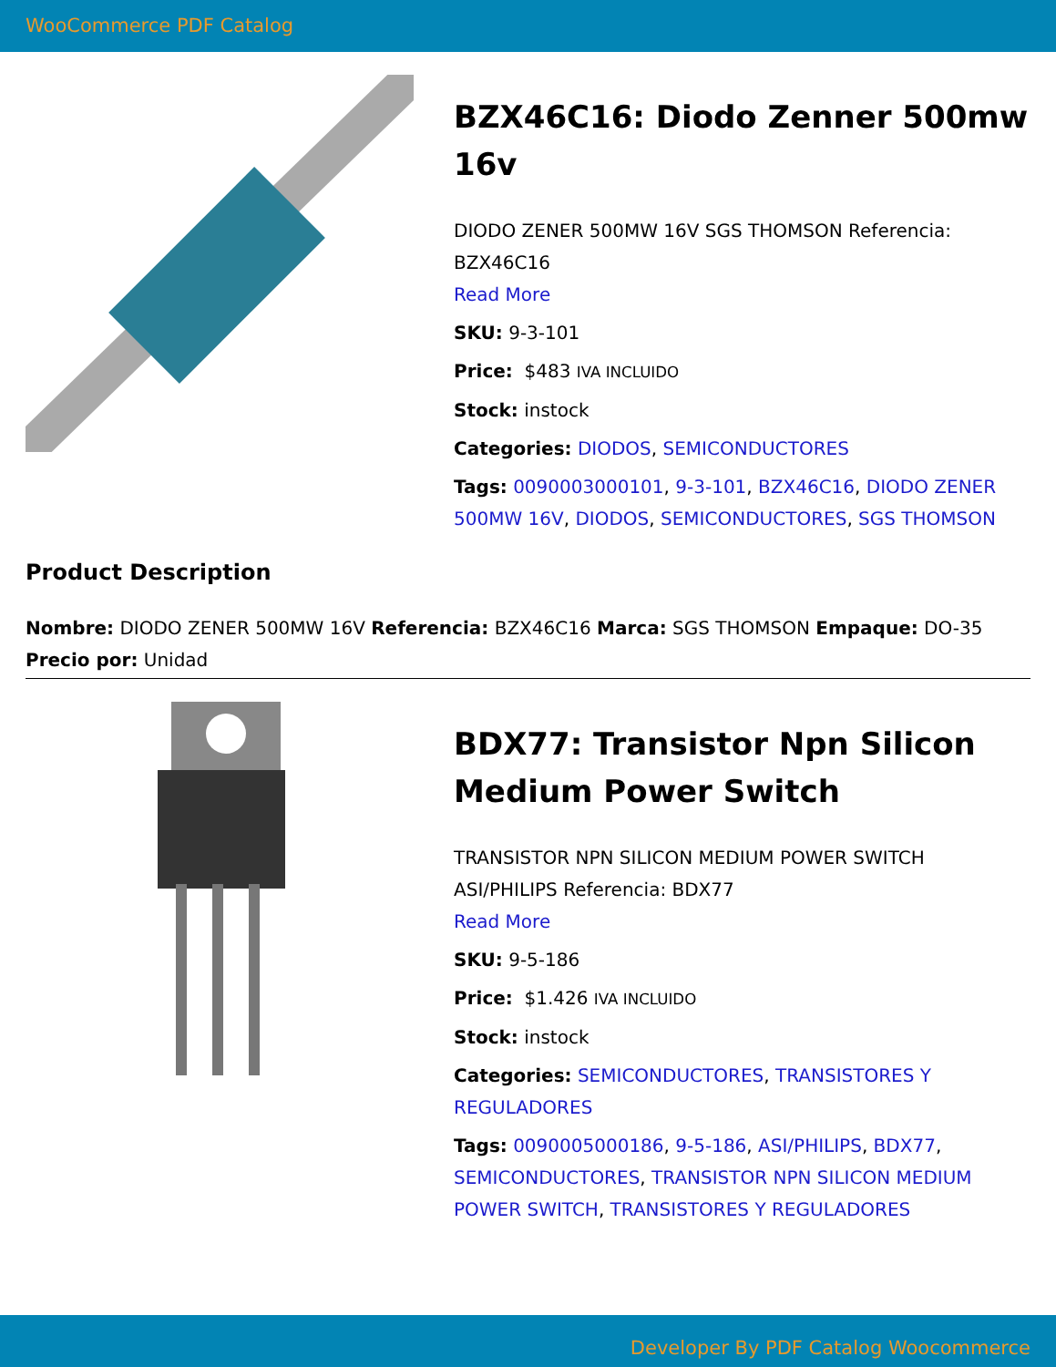WooCommerce PDF Catalog
BZX46C16: Diodo Zenner 500mw 16v
DIODO ZENER 500MW 16V SGS THOMSON Referencia: BZX46C16
Read More
SKU: 9-3-101
Price: $483 IVA INCLUIDO
Stock: instock
Categories: DIODOS, SEMICONDUCTORES
Tags: 0090003000101, 9-3-101, BZX46C16, DIODO ZENER 500MW 16V, DIODOS, SEMICONDUCTORES, SGS THOMSON
Product Description
Nombre: DIODO ZENER 500MW 16V Referencia: BZX46C16 Marca: SGS THOMSON Empaque: DO-35 Precio por: Unidad
BDX77: Transistor Npn Silicon Medium Power Switch
TRANSISTOR NPN SILICON MEDIUM POWER SWITCH ASI/PHILIPS Referencia: BDX77
Read More
SKU: 9-5-186
Price: $1.426 IVA INCLUIDO
Stock: instock
Categories: SEMICONDUCTORES, TRANSISTORES Y REGULADORES
Tags: 0090005000186, 9-5-186, ASI/PHILIPS, BDX77, SEMICONDUCTORES, TRANSISTOR NPN SILICON MEDIUM POWER SWITCH, TRANSISTORES Y REGULADORES
Developer By PDF Catalog Woocommerce